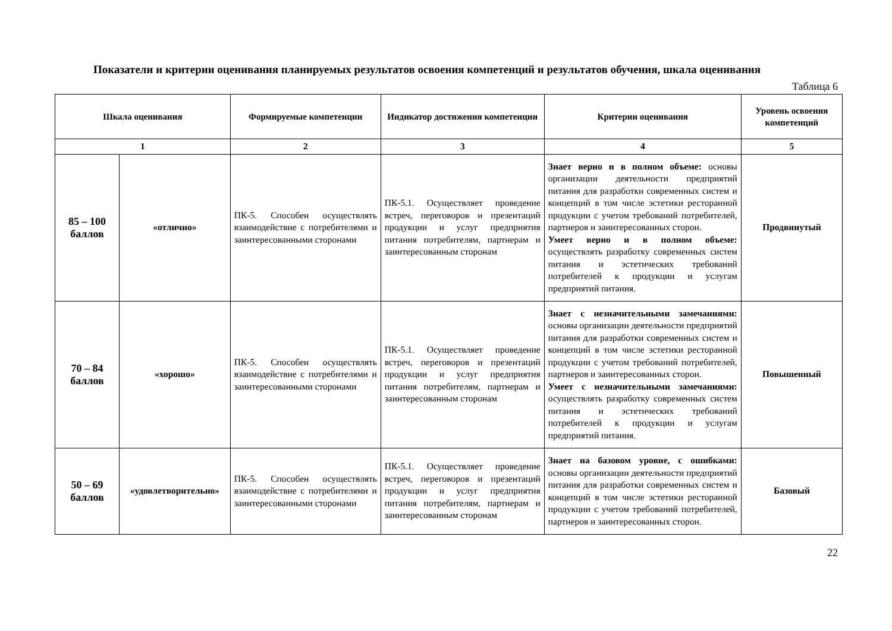Показатели и критерии оценивания планируемых результатов освоения компетенций и результатов обучения, шкала оценивания
Таблица 6
| Шкала оценивания | | Формируемые компетенции | Индикатор достижения компетенции | Критерии оценивания | Уровень освоения компетенций |
| --- | --- | --- | --- | --- | --- |
| 1 | | 2 | 3 | 4 | 5 |
| 85 – 100 баллов | «отлично» | ПК-5. Способен осуществлять взаимодействие с потребителями и заинтересованными сторонами | ПК-5.1. Осуществляет проведение встреч, переговоров и презентаций продукции и услуг предприятия питания потребителям, партнерам и заинтересованным сторонам | Знает верно и в полном объеме: основы организации деятельности предприятий питания для разработки современных систем и концепций в том числе эстетики ресторанной продукции с учетом требований потребителей, партнеров и заинтересованных сторон. Умеет верно и в полном объеме: осуществлять разработку современных систем питания и эстетических требований потребителей к продукции и услугам предприятий питания. | Продвинутый |
| 70 – 84 баллов | «хорошо» | ПК-5. Способен осуществлять взаимодействие с потребителями и заинтересованными сторонами | ПК-5.1. Осуществляет проведение встреч, переговоров и презентаций продукции и услуг предприятия питания потребителям, партнерам и заинтересованным сторонам | Знает с незначительными замечаниями: основы организации деятельности предприятий питания для разработки современных систем и концепций в том числе эстетики ресторанной продукции с учетом требований потребителей, партнеров и заинтересованных сторон. Умеет с незначительными замечаниями: осуществлять разработку современных систем питания и эстетических требований потребителей к продукции и услугам предприятий питания. | Повышенный |
| 50 – 69 баллов | «удовлетворительно» | ПК-5. Способен осуществлять взаимодействие с потребителями и заинтересованными сторонами | ПК-5.1. Осуществляет проведение встреч, переговоров и презентаций продукции и услуг предприятия питания потребителям, партнерам и заинтересованным сторонам | Знает на базовом уровне, с ошибками: основы организации деятельности предприятий питания для разработки современных систем и концепций в том числе эстетики ресторанной продукции с учетом требований потребителей, партнеров и заинтересованных сторон. | Базовый |
22